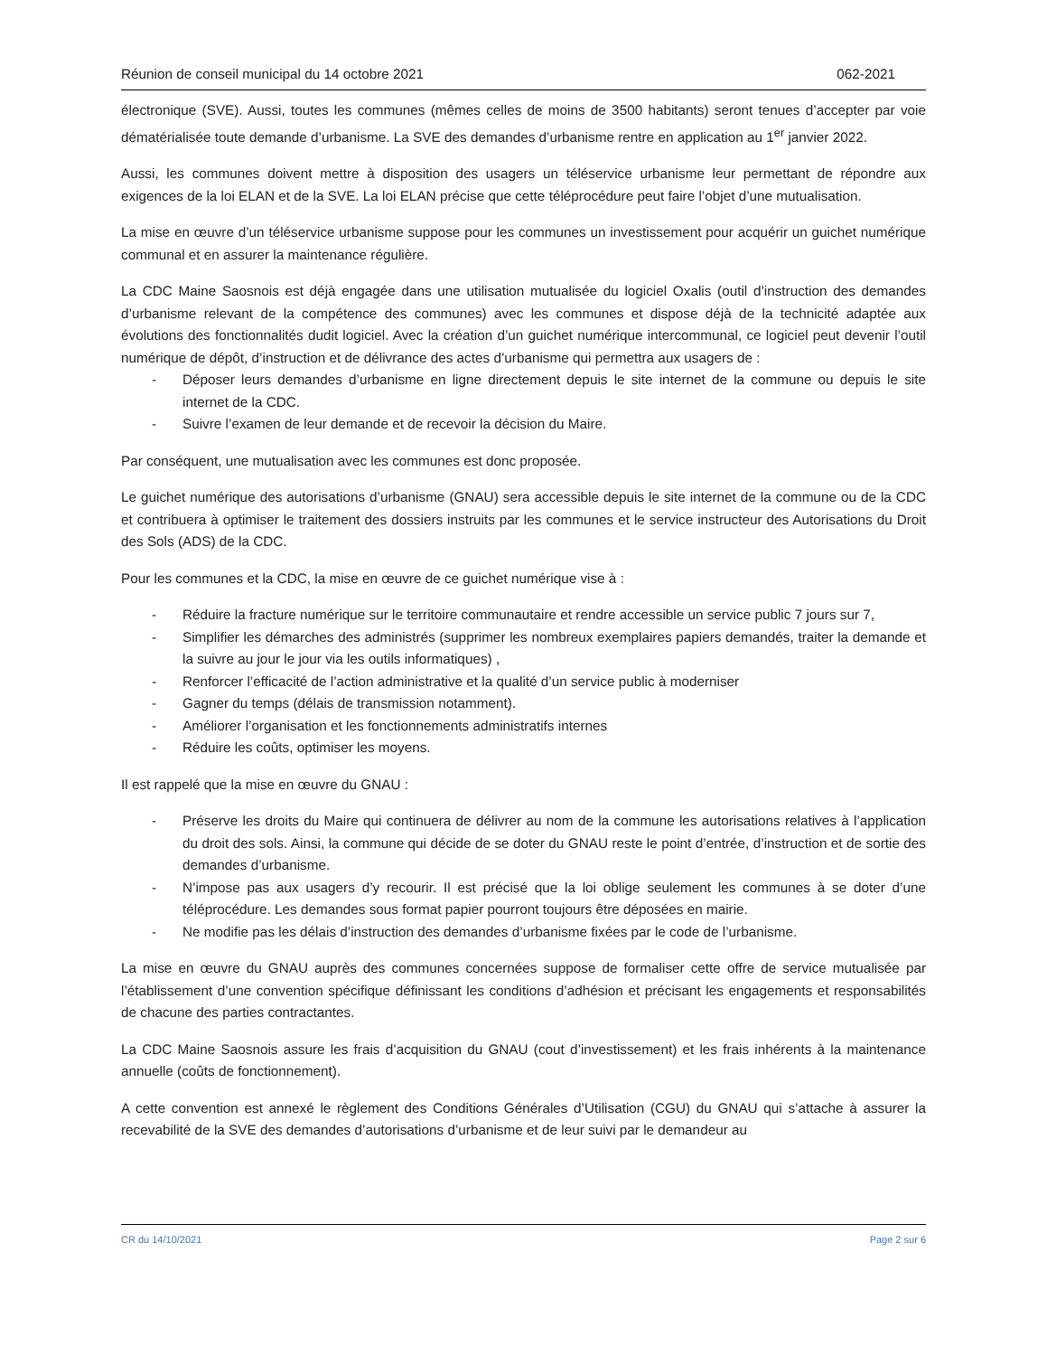Réunion de conseil municipal du 14 octobre 2021 062-2021
électronique (SVE). Aussi, toutes les communes (mêmes celles de moins de 3500 habitants) seront tenues d’accepter par voie dématérialisée toute demande d’urbanisme. La SVE des demandes d’urbanisme rentre en application au 1<sup>er</sup> janvier 2022.
Aussi, les communes doivent mettre à disposition des usagers un téléservice urbanisme leur permettant de répondre aux exigences de la loi ELAN et de la SVE. La loi ELAN précise que cette téléprocédure peut faire l’objet d’une mutualisation.
La mise en œuvre d’un téléservice urbanisme suppose pour les communes un investissement pour acquérir un guichet numérique communal et en assurer la maintenance régulière.
La CDC Maine Saosnois est déjà engagée dans une utilisation mutualisée du logiciel Oxalis (outil d’instruction des demandes d’urbanisme relevant de la compétence des communes) avec les communes et dispose déjà de la technicité adaptée aux évolutions des fonctionnalités dudit logiciel. Avec la création d’un guichet numérique intercommunal, ce logiciel peut devenir l’outil numérique de dépôt, d’instruction et de délivrance des actes d’urbanisme qui permettra aux usagers de :
- Déposer leurs demandes d’urbanisme en ligne directement depuis le site internet de la commune ou depuis le site internet de la CDC.
- Suivre l’examen de leur demande et de recevoir la décision du Maire.
Par conséquent, une mutualisation avec les communes est donc proposée.
Le guichet numérique des autorisations d’urbanisme (GNAU) sera accessible depuis le site internet de la commune ou de la CDC et contribuera à optimiser le traitement des dossiers instruits par les communes et le service instructeur des Autorisations du Droit des Sols (ADS) de la CDC.
Pour les communes et la CDC, la mise en œuvre de ce guichet numérique vise à :
- Réduire la fracture numérique sur le territoire communautaire et rendre accessible un service public 7 jours sur 7,
- Simplifier les démarches des administrés (supprimer les nombreux exemplaires papiers demandés, traiter la demande et la suivre au jour le jour via les outils informatiques) ,
- Renforcer l’efficacité de l’action administrative et la qualité d’un service public à moderniser
- Gagner du temps (délais de transmission notamment).
- Améliorer l’organisation et les fonctionnements administratifs internes
- Réduire les coûts, optimiser les moyens.
Il est rappelé que la mise en œuvre du GNAU :
- Préserve les droits du Maire qui continuera de délivrer au nom de la commune les autorisations relatives à l’application du droit des sols. Ainsi, la commune qui décide de se doter du GNAU reste le point d’entrée, d’instruction et de sortie des demandes d’urbanisme.
- N’impose pas aux usagers d’y recourir. Il est précisé que la loi oblige seulement les communes à se doter d’une téléprocédure. Les demandes sous format papier pourront toujours être déposées en mairie.
- Ne modifie pas les délais d’instruction des demandes d’urbanisme fixées par le code de l’urbanisme.
La mise en œuvre du GNAU auprès des communes concernées suppose de formaliser cette offre de service mutualisée par l’établissement d’une convention spécifique définissant les conditions d’adhésion et précisant les engagements et responsabilités de chacune des parties contractantes.
La CDC Maine Saosnois assure les frais d’acquisition du GNAU (cout d’investissement) et les frais inhérents à la maintenance annuelle (coûts de fonctionnement).
A cette convention est annexé le règlement des Conditions Générales d’Utilisation (CGU) du GNAU qui s’attache à assurer la recevabilité de la SVE des demandes d’autorisations d’urbanisme et de leur suivi par le demandeur au
CR du 14/10/2021 Page 2 sur 6